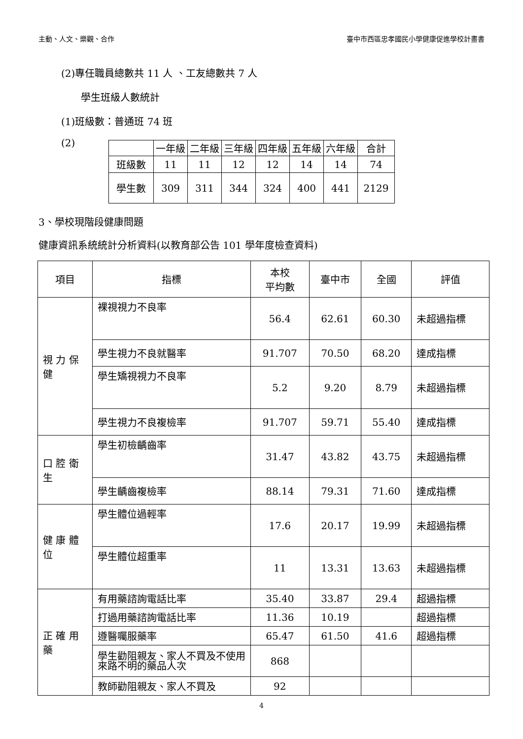主動、人文、樂觀、合作 臺中市西區忠孝國民小學健康促進學校計畫書
(2)專任職員總數共 11 人 、工友總數共 7 人
學生班級人數統計
(1)班級數：普通班 74 班
(2)
| | 一年級 | 二年級 | 三年級 | 四年級 | 五年級 | 六年級 | 合計 |
| 班級數 | 11 | 11 | 12 | 12 | 14 | 14 | 74 |
| 學生數 | 309 | 311 | 344 | 324 | 400 | 441 | 2129 |
3、學校現階段健康問題
健康資訊系統統計分析資料(以教育部公告 101 學年度檢查資料)
| 項目 | 指標 | 本校 平均數 | 臺中市 | 全國 | 評值 |
| 視 力 保 健 | 裸視視力不良率 | 56.4 | 62.61 | 60.30 | 未超過指標 |
| | 學生視力不良就醫率 | 91.707 | 70.50 | 68.20 | 達成指標 |
| | 學生矯視視力不良率 | 5.2 | 9.20 | 8.79 | 未超過指標 |
| | 學生視力不良複檢率 | 91.707 | 59.71 | 55.40 | 達成指標 |
| 口 腔 衛 生 | 學生初檢齲齒率 | 31.47 | 43.82 | 43.75 | 未超過指標 |
| | 學生齲齒複檢率 | 88.14 | 79.31 | 71.60 | 達成指標 |
| 健 康 體 位 | 學生體位過輕率 | 17.6 | 20.17 | 19.99 | 未超過指標 |
| | 學生體位超重率 | 11 | 13.31 | 13.63 | 未超過指標 |
| 正 確 用 藥 | 有用藥諮詢電話比率 | 35.40 | 33.87 | 29.4 | 超過指標 |
| | 打過用藥諮詢電話比率 | 11.36 | 10.19 | | 超過指標 |
| | 遵醫囑服藥率 | 65.47 | 61.50 | 41.6 | 超過指標 |
| | 學生勸阻親友、家人不買及不使用來路不明的藥品人次 | 868 | | | |
| | 教師勸阻親友、家人不買及 | 92 | | | |
4